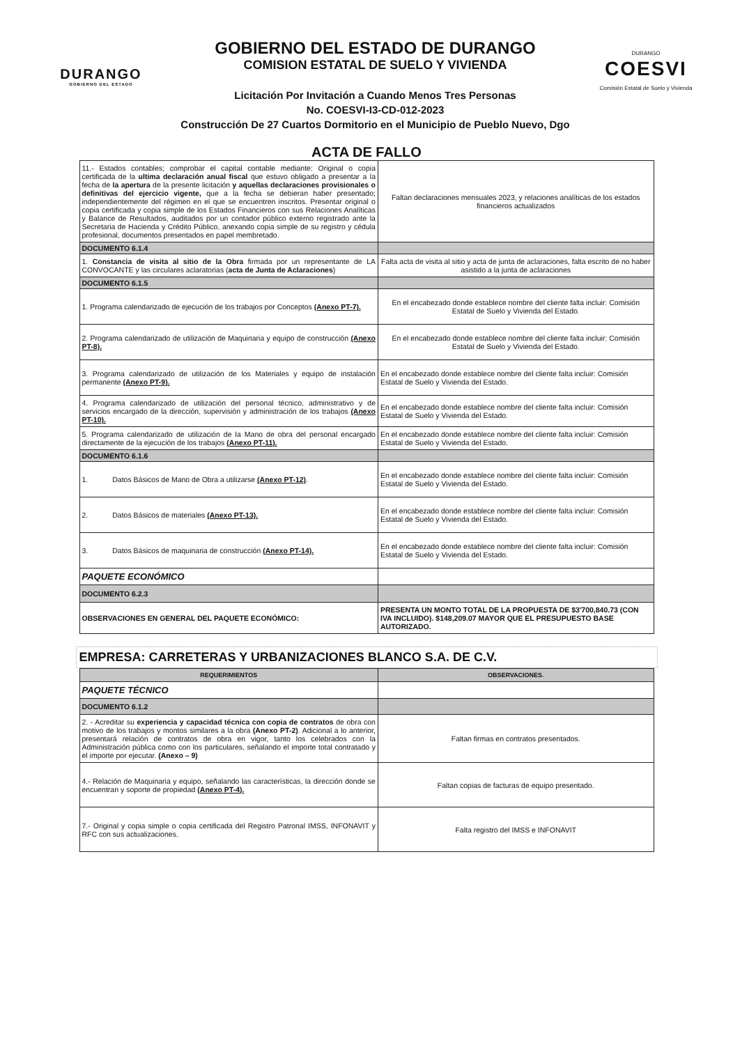DURANGO
GOBIERNO DEL ESTADO
GOBIERNO DEL ESTADO DE DURANGO
COMISION ESTATAL DE SUELO Y VIVIENDA
Licitación Por Invitación a Cuando Menos Tres Personas
No. COESVI-I3-CD-012-2023
Construcción De 27 Cuartos Dormitorio en el Municipio de Pueblo Nuevo, Dgo
DURANGO
COESVI
Comisión Estatal de Suelo y Vivienda
ACTA DE FALLO
| 11.- Estados contables; comprobar el capital contable mediante: Original o copia certificada de la ultima declaración anual fiscal que estuvo obligado a presentar a la fecha de la apertura de la presente licitación y aquellas declaraciones provisionales o definitivas del ejercicio vigente, que a la fecha se debieran haber presentado; independientemente del régimen en el que se encuentren inscritos. Presentar original o copia certificada y copia simple de los Estados Financieros con sus Relaciones Analíticas y Balance de Resultados, auditados por un contador público externo registrado ante la Secretaria de Hacienda y Crédito Público, anexando copia simple de su registro y cédula profesional, documentos presentados en papel membretado. | Faltan declaraciones mensuales 2023, y relaciones analíticas de los estados financieros actualizados |
| DOCUMENTO 6.1.4 | |
| 1. Constancia de visita al sitio de la Obra firmada por un representante de LA CONVOCANTE y las circulares aclaratorias ( acta de Junta de Aclaraciones ) | Falta acta de visita al sitio y acta de junta de aclaraciones, falta escrito de no haber asistido a la junta de aclaraciones |
| DOCUMENTO 6.1.5 | |
| 1. Programa calendarizado de ejecución de los trabajos por Conceptos (Anexo PT-7). | En el encabezado donde establece nombre del cliente falta incluir: Comisión Estatal de Suelo y Vivienda del Estado. |
| 2. Programa calendarizado de utilización de Maquinaria y equipo de construcción (Anexo PT-8). | En el encabezado donde establece nombre del cliente falta incluir: Comisión Estatal de Suelo y Vivienda del Estado. |
| 3. Programa calendarizado de utilización de los Materiales y equipo de instalación permanente (Anexo PT-9). | En el encabezado donde establece nombre del cliente falta incluir: Comisión Estatal de Suelo y Vivienda del Estado. |
| 4. Programa calendarizado de utilización del personal técnico, administrativo y de servicios encargado de la dirección, supervisión y administración de los trabajos (Anexo PT-10). | En el encabezado donde establece nombre del cliente falta incluir: Comisión Estatal de Suelo y Vivienda del Estado. |
| 5. Programa calendarizado de utilización de la Mano de obra del personal encargado directamente de la ejecución de los trabajos (Anexo PT-11). | En el encabezado donde establece nombre del cliente falta incluir: Comisión Estatal de Suelo y Vivienda del Estado. |
| DOCUMENTO 6.1.6 | |
| 1. Datos Básicos de Mano de Obra a utilizarse (Anexo PT-12) . | En el encabezado donde establece nombre del cliente falta incluir: Comisión Estatal de Suelo y Vivienda del Estado. |
| 2. Datos Básicos de materiales (Anexo PT-13). | En el encabezado donde establece nombre del cliente falta incluir: Comisión Estatal de Suelo y Vivienda del Estado. |
| 3. Datos Básicos de maquinaria de construcción (Anexo PT-14). | En el encabezado donde establece nombre del cliente falta incluir: Comisión Estatal de Suelo y Vivienda del Estado. |
| PAQUETE ECONÓMICO | |
| DOCUMENTO 6.2.3 | |
| OBSERVACIONES EN GENERAL DEL PAQUETE ECONÓMICO: | PRESENTA UN MONTO TOTAL DE LA PROPUESTA DE $3'700,840.73 (CON IVA INCLUIDO). $148,209.07 MAYOR QUE EL PRESUPUESTO BASE AUTORIZADO. |
EMPRESA: CARRETERAS Y URBANIZACIONES BLANCO S.A. DE C.V.
| REQUERIMIENTOS | OBSERVACIONES. |
| --- | --- |
| PAQUETE TÉCNICO | |
| DOCUMENTO 6.1.2 | |
| 2. - Acreditar su experiencia y capacidad técnica con copia de contratos de obra con motivo de los trabajos y montos similares a la obra (Anexo PT-2) . Adicional a lo anterior, presentará relación de contratos de obra en vigor, tanto los celebrados con la Administración pública como con los particulares, señalando el importe total contratado y el importe por ejecutar. (Anexo – 9) | Faltan firmas en contratos presentados. |
| 4.- Relación de Maquinaria y equipo, señalando las características, la dirección donde se encuentran y soporte de propiedad (Anexo PT-4). | Faltan copias de facturas de equipo presentado. |
| 7.- Original y copia simple o copia certificada del Registro Patronal IMSS, INFONAVIT y RFC con sus actualizaciones. | Falta registro del IMSS e INFONAVIT |